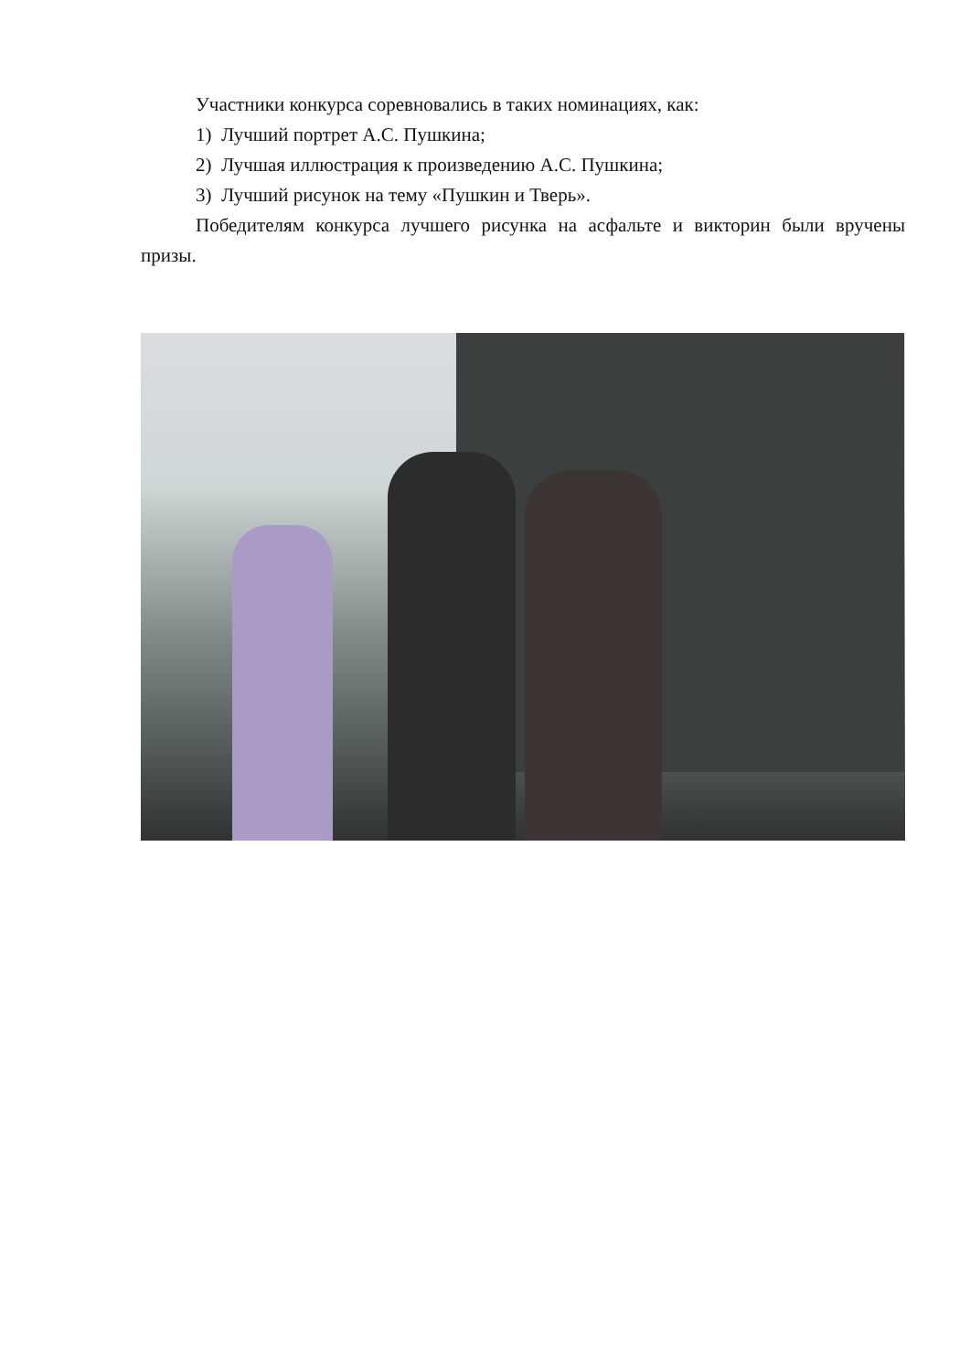Участники конкурса соревновались в таких номинациях, как:
1) Лучший портрет А.С. Пушкина;
2) Лучшая иллюстрация к произведению А.С. Пушкина;
3) Лучший рисунок на тему «Пушкин и Тверь».
Победителям конкурса лучшего рисунка на асфальте и викторин были вручены призы.